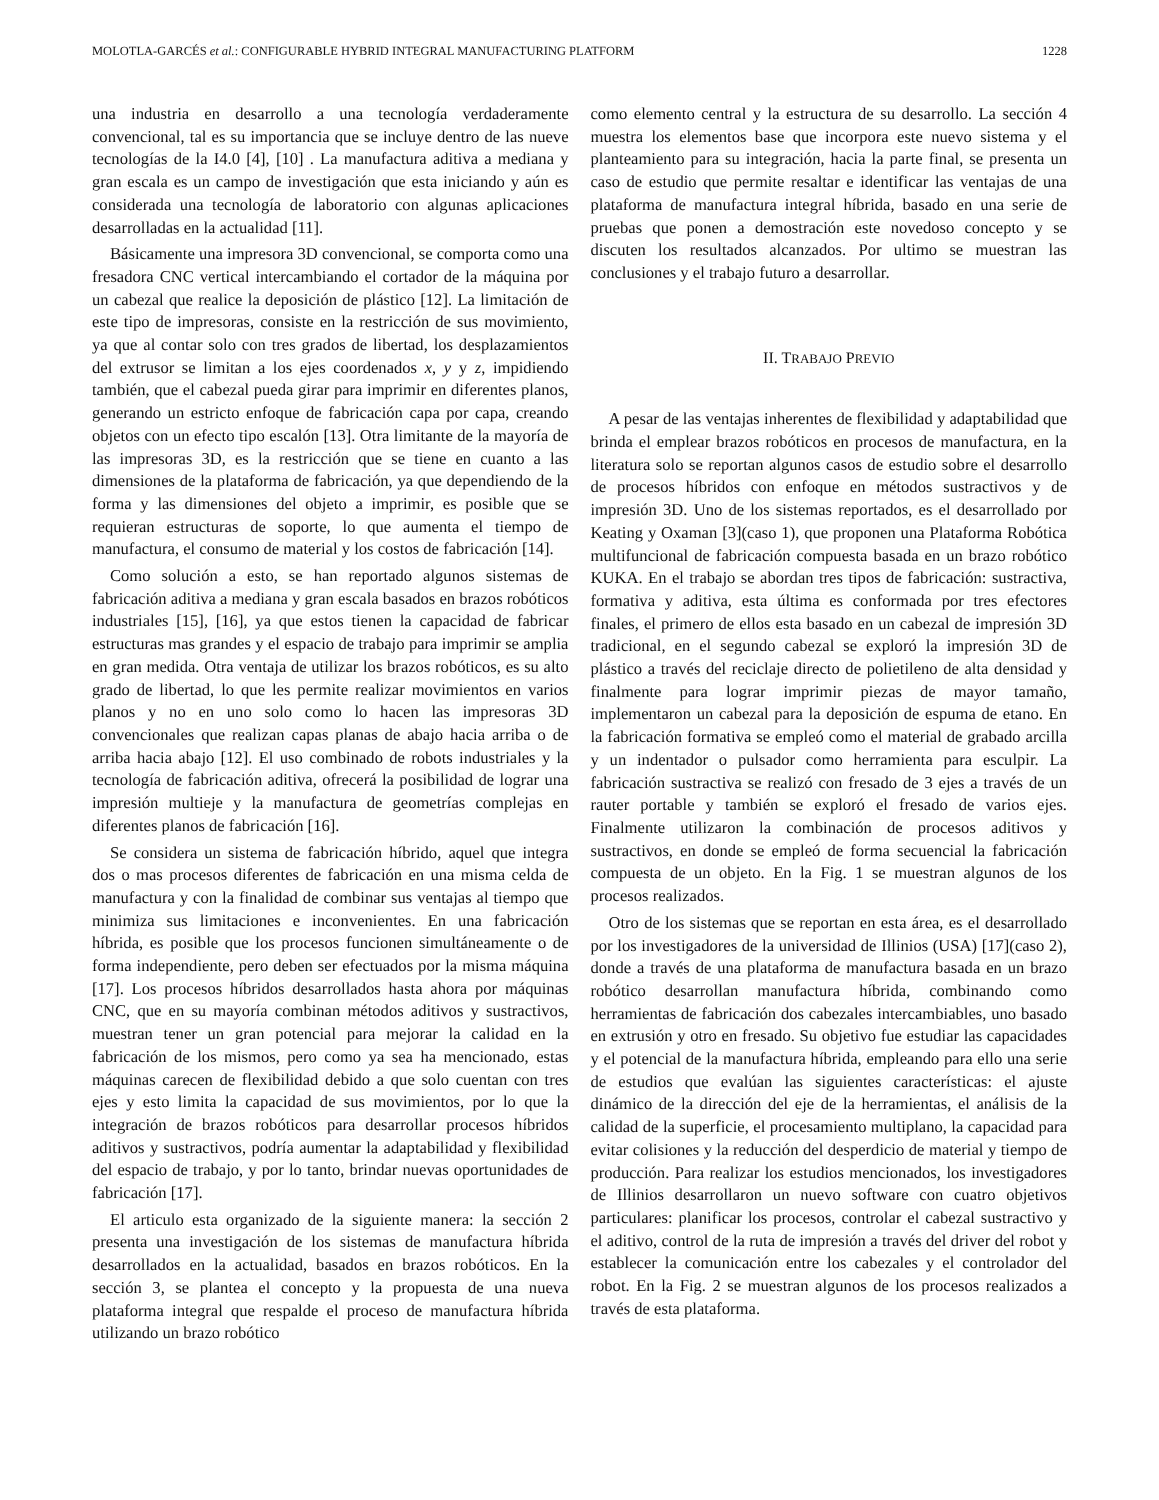MOLOTLA-GARCÉS et al.: CONFIGURABLE HYBRID INTEGRAL MANUFACTURING PLATFORM 1228
una industria en desarrollo a una tecnología verdaderamente convencional, tal es su importancia que se incluye dentro de las nueve tecnologías de la I4.0 [4], [10] . La manufactura aditiva a mediana y gran escala es un campo de investigación que esta iniciando y aún es considerada una tecnología de laboratorio con algunas aplicaciones desarrolladas en la actualidad [11].
Básicamente una impresora 3D convencional, se comporta como una fresadora CNC vertical intercambiando el cortador de la máquina por un cabezal que realice la deposición de plástico [12]. La limitación de este tipo de impresoras, consiste en la restricción de sus movimiento, ya que al contar solo con tres grados de libertad, los desplazamientos del extrusor se limitan a los ejes coordenados x, y y z, impidiendo también, que el cabezal pueda girar para imprimir en diferentes planos, generando un estricto enfoque de fabricación capa por capa, creando objetos con un efecto tipo escalón [13]. Otra limitante de la mayoría de las impresoras 3D, es la restricción que se tiene en cuanto a las dimensiones de la plataforma de fabricación, ya que dependiendo de la forma y las dimensiones del objeto a imprimir, es posible que se requieran estructuras de soporte, lo que aumenta el tiempo de manufactura, el consumo de material y los costos de fabricación [14].
Como solución a esto, se han reportado algunos sistemas de fabricación aditiva a mediana y gran escala basados en brazos robóticos industriales [15], [16], ya que estos tienen la capacidad de fabricar estructuras mas grandes y el espacio de trabajo para imprimir se amplia en gran medida. Otra ventaja de utilizar los brazos robóticos, es su alto grado de libertad, lo que les permite realizar movimientos en varios planos y no en uno solo como lo hacen las impresoras 3D convencionales que realizan capas planas de abajo hacia arriba o de arriba hacia abajo [12]. El uso combinado de robots industriales y la tecnología de fabricación aditiva, ofrecerá la posibilidad de lograr una impresión multieje y la manufactura de geometrías complejas en diferentes planos de fabricación [16].
Se considera un sistema de fabricación híbrido, aquel que integra dos o mas procesos diferentes de fabricación en una misma celda de manufactura y con la finalidad de combinar sus ventajas al tiempo que minimiza sus limitaciones e inconvenientes. En una fabricación híbrida, es posible que los procesos funcionen simultáneamente o de forma independiente, pero deben ser efectuados por la misma máquina [17]. Los procesos híbridos desarrollados hasta ahora por máquinas CNC, que en su mayoría combinan métodos aditivos y sustractivos, muestran tener un gran potencial para mejorar la calidad en la fabricación de los mismos, pero como ya sea ha mencionado, estas máquinas carecen de flexibilidad debido a que solo cuentan con tres ejes y esto limita la capacidad de sus movimientos, por lo que la integración de brazos robóticos para desarrollar procesos híbridos aditivos y sustractivos, podría aumentar la adaptabilidad y flexibilidad del espacio de trabajo, y por lo tanto, brindar nuevas oportunidades de fabricación [17].
El articulo esta organizado de la siguiente manera: la sección 2 presenta una investigación de los sistemas de manufactura híbrida desarrollados en la actualidad, basados en brazos robóticos. En la sección 3, se plantea el concepto y la propuesta de una nueva plataforma integral que respalde el proceso de manufactura híbrida utilizando un brazo robótico
como elemento central y la estructura de su desarrollo. La sección 4 muestra los elementos base que incorpora este nuevo sistema y el planteamiento para su integración, hacia la parte final, se presenta un caso de estudio que permite resaltar e identificar las ventajas de una plataforma de manufactura integral híbrida, basado en una serie de pruebas que ponen a demostración este novedoso concepto y se discuten los resultados alcanzados. Por ultimo se muestran las conclusiones y el trabajo futuro a desarrollar.
II. TRABAJO PREVIO
A pesar de las ventajas inherentes de flexibilidad y adaptabilidad que brinda el emplear brazos robóticos en procesos de manufactura, en la literatura solo se reportan algunos casos de estudio sobre el desarrollo de procesos híbridos con enfoque en métodos sustractivos y de impresión 3D. Uno de los sistemas reportados, es el desarrollado por Keating y Oxaman [3](caso 1), que proponen una Plataforma Robótica multifuncional de fabricación compuesta basada en un brazo robótico KUKA. En el trabajo se abordan tres tipos de fabricación: sustractiva, formativa y aditiva, esta última es conformada por tres efectores finales, el primero de ellos esta basado en un cabezal de impresión 3D tradicional, en el segundo cabezal se exploró la impresión 3D de plástico a través del reciclaje directo de polietileno de alta densidad y finalmente para lograr imprimir piezas de mayor tamaño, implementaron un cabezal para la deposición de espuma de etano. En la fabricación formativa se empleó como el material de grabado arcilla y un indentador o pulsador como herramienta para esculpir. La fabricación sustractiva se realizó con fresado de 3 ejes a través de un rauter portable y también se exploró el fresado de varios ejes. Finalmente utilizaron la combinación de procesos aditivos y sustractivos, en donde se empleó de forma secuencial la fabricación compuesta de un objeto. En la Fig. 1 se muestran algunos de los procesos realizados.
Otro de los sistemas que se reportan en esta área, es el desarrollado por los investigadores de la universidad de Illinios (USA) [17](caso 2), donde a través de una plataforma de manufactura basada en un brazo robótico desarrollan manufactura híbrida, combinando como herramientas de fabricación dos cabezales intercambiables, uno basado en extrusión y otro en fresado. Su objetivo fue estudiar las capacidades y el potencial de la manufactura híbrida, empleando para ello una serie de estudios que evalúan las siguientes características: el ajuste dinámico de la dirección del eje de la herramientas, el análisis de la calidad de la superficie, el procesamiento multiplano, la capacidad para evitar colisiones y la reducción del desperdicio de material y tiempo de producción. Para realizar los estudios mencionados, los investigadores de Illinios desarrollaron un nuevo software con cuatro objetivos particulares: planificar los procesos, controlar el cabezal sustractivo y el aditivo, control de la ruta de impresión a través del driver del robot y establecer la comunicación entre los cabezales y el controlador del robot. En la Fig. 2 se muestran algunos de los procesos realizados a través de esta plataforma.